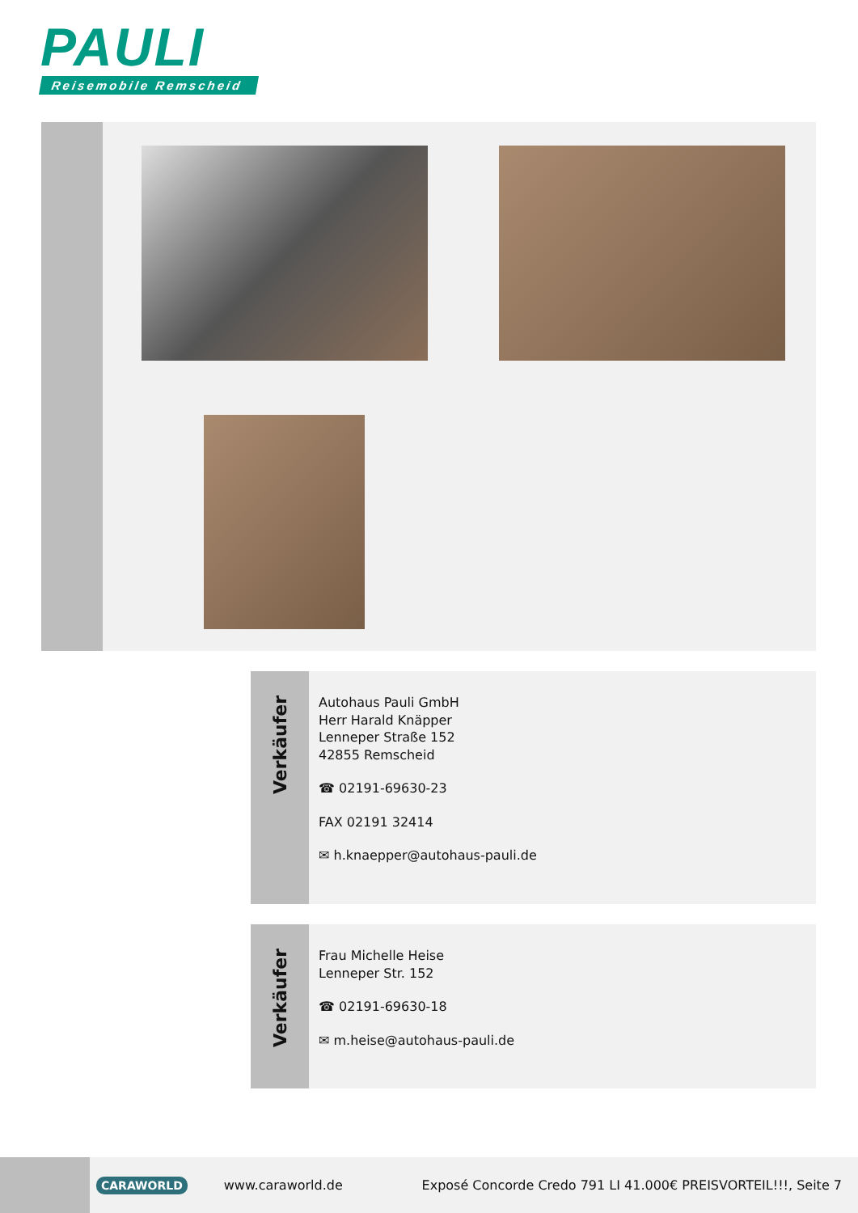PAULI
Reisemobile Remscheid
Verkäufer
Autohaus Pauli GmbH
Herr Harald Knäpper
Lenneper Straße 152
42855 Remscheid
☎ 02191-69630-23
FAX 02191 32414
✉ h.knaepper@autohaus-pauli.de
Verkäufer
Frau Michelle Heise
Lenneper Str. 152
☎ 02191-69630-18
✉ m.heise@autohaus-pauli.de
CARAWORLD
www.caraworld.de
Exposé Concorde Credo 791 LI 41.000€ PREISVORTEIL!!!, Seite 7